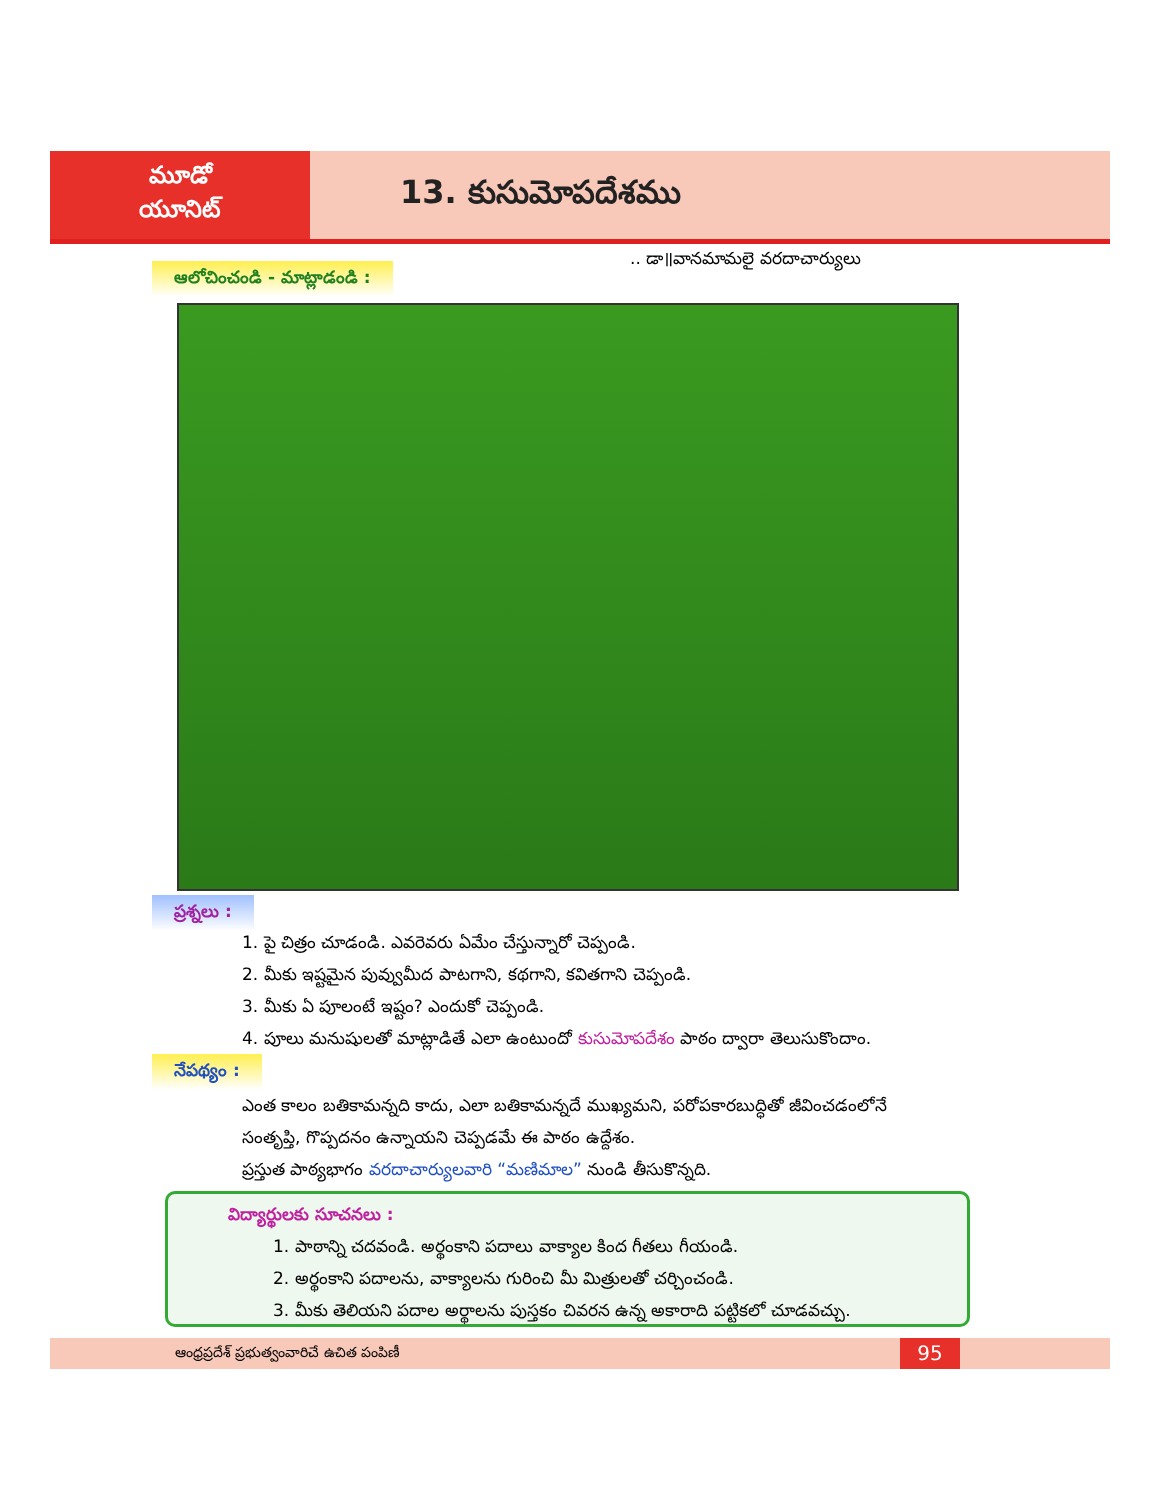మూడో
యూనిట్
13. కుసుమోపదేశము
.. డా॥వానమామలై వరదాచార్యులు
ఆలోచించండి - మాట్లాడండి :
ప్రశ్నలు :
1. పై చిత్రం చూడండి. ఎవరెవరు ఏమేం చేస్తున్నారో చెప్పండి.
2. మీకు ఇష్టమైన పువ్వుమీద పాటగాని, కథగాని, కవితగాని చెప్పండి.
3. మీకు ఏ పూలంటే ఇష్టం? ఎందుకో చెప్పండి.
4. పూలు మనుషులతో మాట్లాడితే ఎలా ఉంటుందో కుసుమోపదేశం పాఠం ద్వారా తెలుసుకొందాం.
నేపథ్యం :
ఎంత కాలం బతికామన్నది కాదు, ఎలా బతికామన్నదే ముఖ్యమని, పరోపకారబుద్ధితో జీవించడంలోనే
సంతృప్తి, గొప్పదనం ఉన్నాయని చెప్పడమే ఈ పాఠం ఉద్దేశం.
ప్రస్తుత పాఠ్యభాగం వరదాచార్యులవారి “మణిమాల” నుండి తీసుకొన్నది.
విద్యార్థులకు సూచనలు :
1. పాఠాన్ని చదవండి. అర్థంకాని పదాలు వాక్యాల కింద గీతలు గీయండి.
2. అర్థంకాని పదాలను, వాక్యాలను గురించి మీ మిత్రులతో చర్చించండి.
3. మీకు తెలియని పదాల అర్థాలను పుస్తకం చివరన ఉన్న అకారాది పట్టికలో చూడవచ్చు.
ఆంధ్రప్రదేశ్ ప్రభుత్వంవారిచే ఉచిత పంపిణీ
95